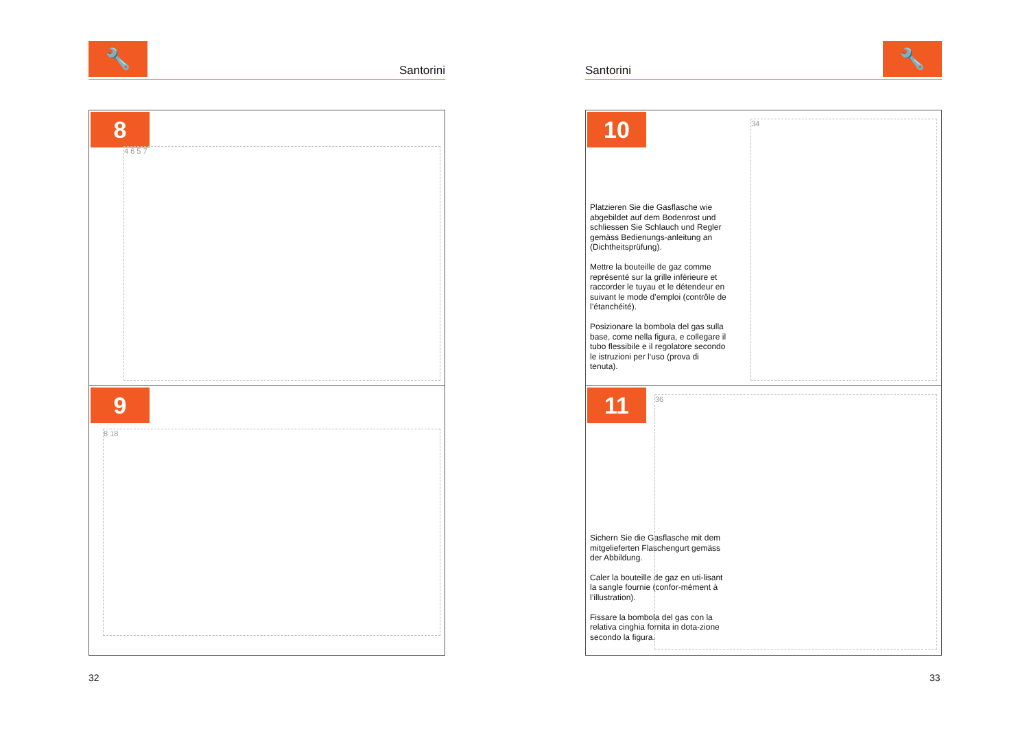🔧
Santorini
8
4 6 5 7
9
8 18
🔧
Santorini
10
Platzieren Sie die Gasflasche wie abgebildet auf dem Bodenrost und schliessen Sie Schlauch und Regler gemäss Bedienungs-anleitung an (Dichtheitsprüfung).
Mettre la bouteille de gaz comme représenté sur la grille inférieure et raccorder le tuyau et le détendeur en suivant le mode d’emploi (contrôle de l’étanchéité).
Posizionare la bombola del gas sulla base, come nella figura, e collegare il tubo flessibile e il regolatore secondo le istruzioni per l‘uso (prova di tenuta).
34
11
Sichern Sie die Gasflasche mit dem mitgelieferten Flaschengurt gemäss der Abbildung.
Caler la bouteille de gaz en uti-lisant la sangle fournie (confor-mément à l’illustration).
Fissare la bombola del gas con la relativa cinghia fornita in dota-zione secondo la figura.
36
32 33